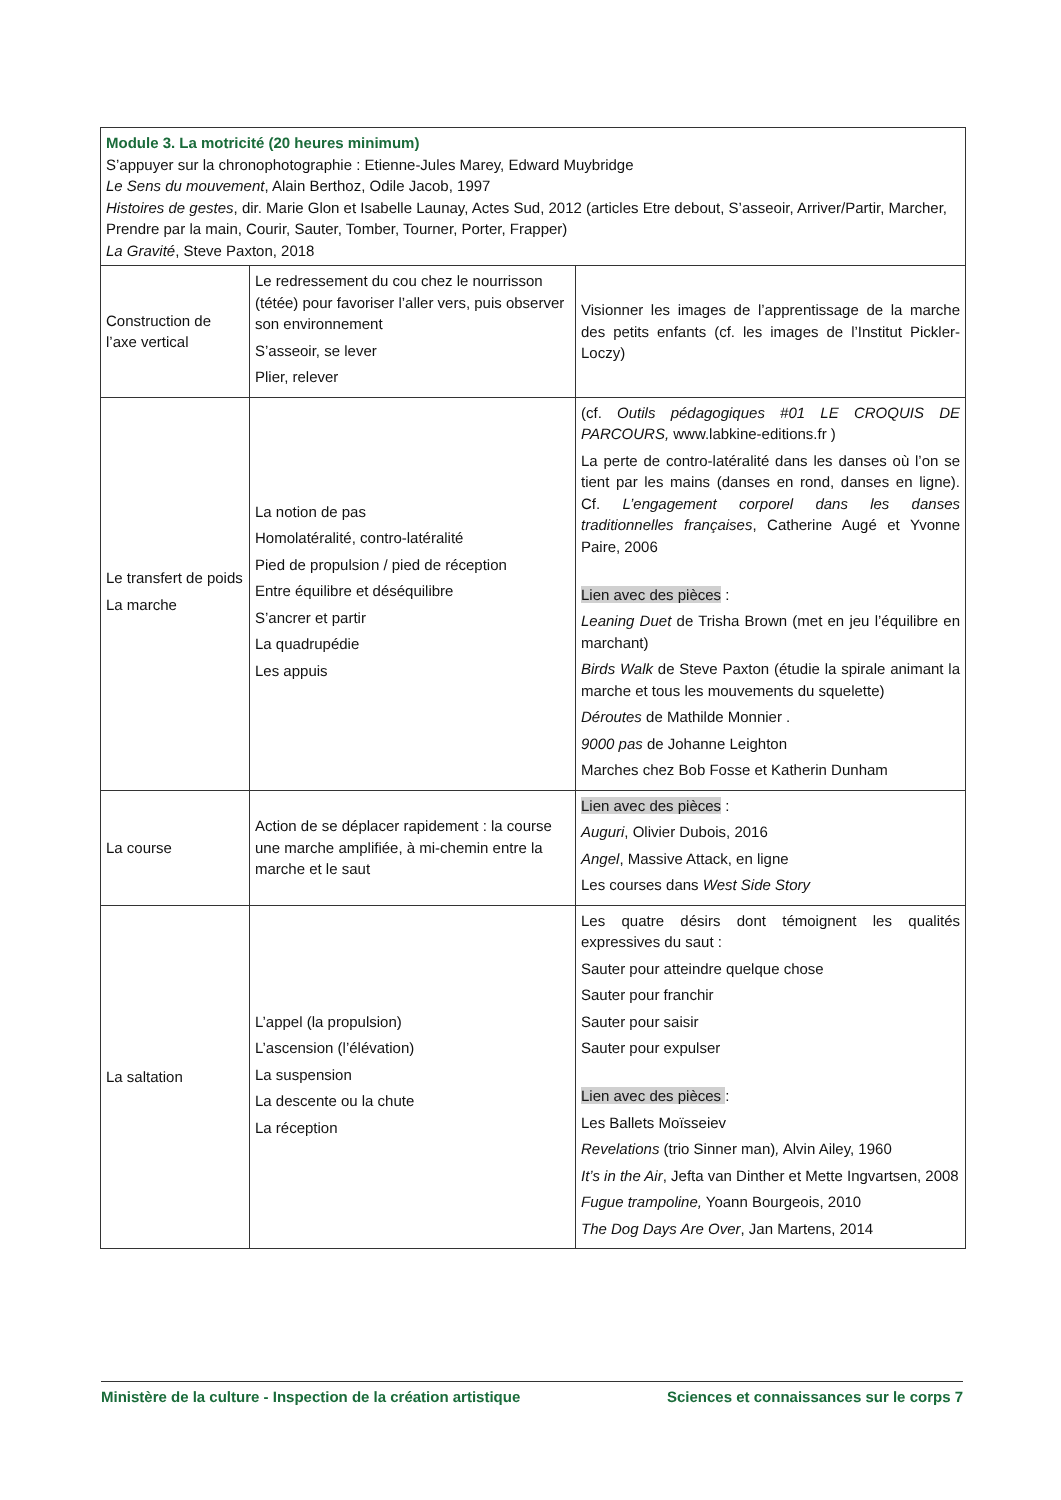| Module 3. La motricité (20 heures minimum) S’appuyer sur la chronophotographie : Etienne-Jules Marey, Edward Muybridge Le Sens du mouvement , Alain Berthoz, Odile Jacob, 1997 Histoires de gestes , dir. Marie Glon et Isabelle Launay, Actes Sud, 2012 (articles Etre debout, S’asseoir, Arriver/Partir, Marcher, Prendre par la main, Courir, Sauter, Tomber, Tourner, Porter, Frapper) La Gravité , Steve Paxton, 2018 | | |
| Construction de l’axe vertical | Le redressement du cou chez le nourrisson (tétée) pour favoriser l’aller vers, puis observer son environnement S’asseoir, se lever Plier, relever | Visionner les images de l’apprentissage de la marche des petits enfants (cf. les images de l’Institut Pickler-Loczy) |
| Le transfert de poids La marche | La notion de pas Homolatéralité, contro-latéralité Pied de propulsion / pied de réception Entre équilibre et déséquilibre S’ancrer et partir La quadrupédie Les appuis | (cf. Outils pédagogiques #01 LE CROQUIS DE PARCOURS, www.labkine-editions.fr ) La perte de contro-latéralité dans les danses où l’on se tient par les mains (danses en rond, danses en ligne). Cf. L’engagement corporel dans les danses traditionnelles françaises , Catherine Augé et Yvonne Paire, 2006 Lien avec des pièces : Leaning Duet de Trisha Brown (met en jeu l’équilibre en marchant) Birds Walk de Steve Paxton (étudie la spirale animant la marche et tous les mouvements du squelette) Déroutes de Mathilde Monnier . 9000 pas de Johanne Leighton Marches chez Bob Fosse et Katherin Dunham |
| La course | Action de se déplacer rapidement : la course une marche amplifiée, à mi-chemin entre la marche et le saut | Lien avec des pièces : Auguri , Olivier Dubois, 2016 Angel , Massive Attack, en ligne Les courses dans West Side Story |
| La saltation | L’appel (la propulsion) L’ascension (l’élévation) La suspension La descente ou la chute La réception | Les quatre désirs dont témoignent les qualités expressives du saut : Sauter pour atteindre quelque chose Sauter pour franchir Sauter pour saisir Sauter pour expulser Lien avec des pièces : Les Ballets Moïsseiev Revelations (trio Sinner man) , Alvin Ailey, 1960 It’s in the Air , Jefta van Dinther et Mette Ingvartsen, 2008 Fugue trampoline, Yoann Bourgeois, 2010 The Dog Days Are Over , Jan Martens, 2014 |
Ministère de la culture - Inspection de la création artistique Sciences et connaissances sur le corps 7